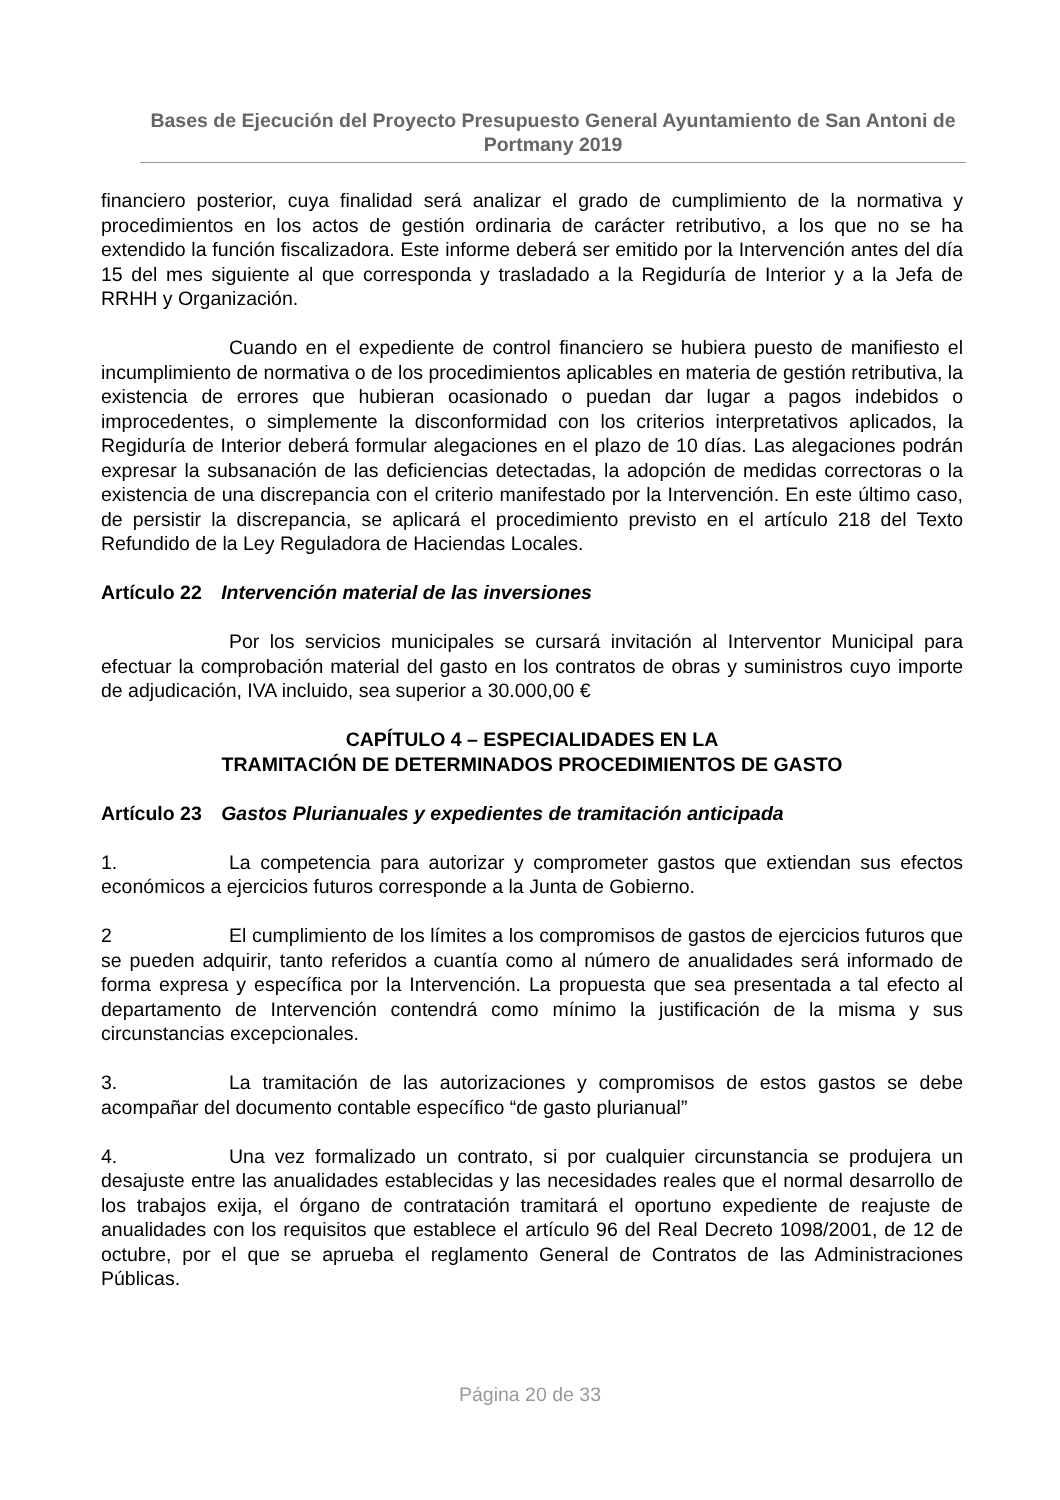Bases de Ejecución del Proyecto Presupuesto General Ayuntamiento de San Antoni de Portmany 2019
financiero posterior, cuya finalidad será analizar el grado de cumplimiento de la normativa y procedimientos en los actos de gestión ordinaria de carácter retributivo, a los que no se ha extendido la función fiscalizadora. Este informe deberá ser emitido por la Intervención antes del día 15 del mes siguiente al que corresponda y trasladado a la Regiduría de Interior y a la Jefa de RRHH y Organización.
Cuando en el expediente de control financiero se hubiera puesto de manifiesto el incumplimiento de normativa o de los procedimientos aplicables en materia de gestión retributiva, la existencia de errores que hubieran ocasionado o puedan dar lugar a pagos indebidos o improcedentes, o simplemente la disconformidad con los criterios interpretativos aplicados, la Regiduría de Interior deberá formular alegaciones en el plazo de 10 días. Las alegaciones podrán expresar la subsanación de las deficiencias detectadas, la adopción de medidas correctoras o la existencia de una discrepancia con el criterio manifestado por la Intervención. En este último caso, de persistir la discrepancia, se aplicará el procedimiento previsto en el artículo 218 del Texto Refundido de la Ley Reguladora de Haciendas Locales.
Artículo 22 Intervención material de las inversiones
Por los servicios municipales se cursará invitación al Interventor Municipal para efectuar la comprobación material del gasto en los contratos de obras y suministros cuyo importe de adjudicación, IVA incluido, sea superior a 30.000,00 €
CAPÍTULO 4 – ESPECIALIDADES EN LA
TRAMITACIÓN DE DETERMINADOS PROCEDIMIENTOS DE GASTO
Artículo 23 Gastos Plurianuales y expedientes de tramitación anticipada
1. La competencia para autorizar y comprometer gastos que extiendan sus efectos económicos a ejercicios futuros corresponde a la Junta de Gobierno.
2 El cumplimiento de los límites a los compromisos de gastos de ejercicios futuros que se pueden adquirir, tanto referidos a cuantía como al número de anualidades será informado de forma expresa y específica por la Intervención. La propuesta que sea presentada a tal efecto al departamento de Intervención contendrá como mínimo la justificación de la misma y sus circunstancias excepcionales.
3. La tramitación de las autorizaciones y compromisos de estos gastos se debe acompañar del documento contable específico “de gasto plurianual”
4. Una vez formalizado un contrato, si por cualquier circunstancia se produjera un desajuste entre las anualidades establecidas y las necesidades reales que el normal desarrollo de los trabajos exija, el órgano de contratación tramitará el oportuno expediente de reajuste de anualidades con los requisitos que establece el artículo 96 del Real Decreto 1098/2001, de 12 de octubre, por el que se aprueba el reglamento General de Contratos de las Administraciones Públicas.
Página 20 de 33